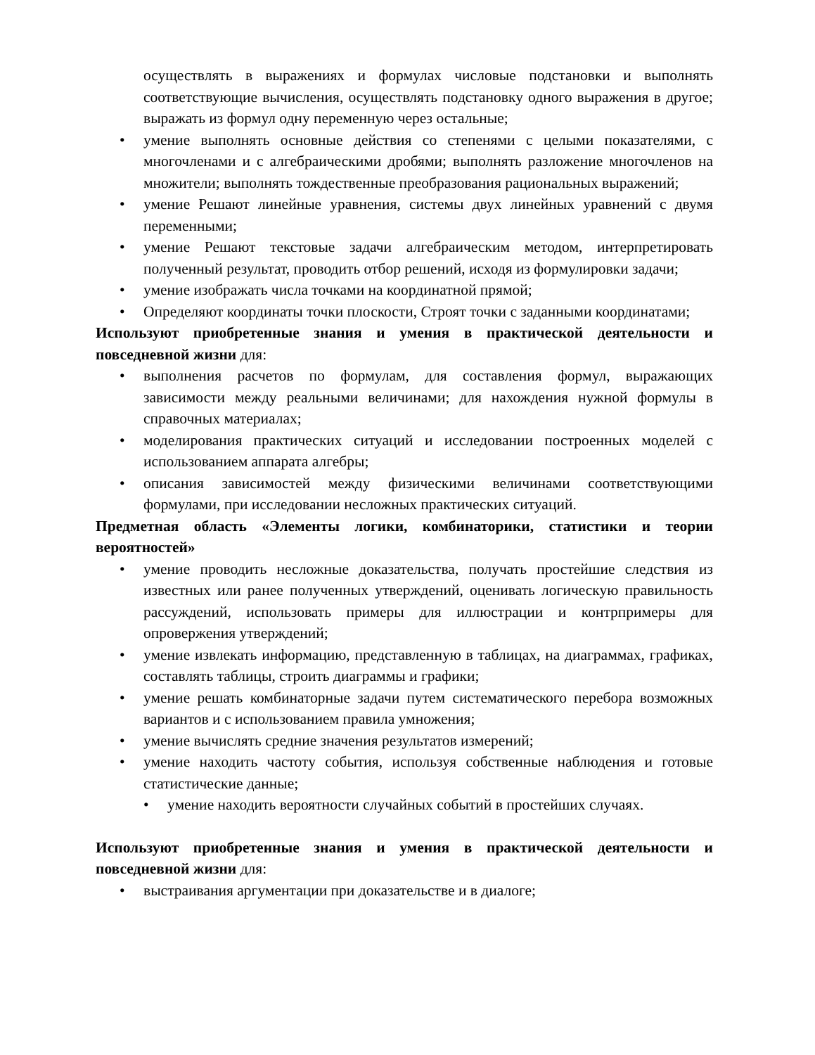осуществлять в выражениях и формулах числовые подстановки и выполнять соответствующие вычисления, осуществлять подстановку одного выражения в другое; выражать из формул одну переменную через остальные;
• умение выполнять основные действия со степенями с целыми показателями, с многочленами и с алгебраическими дробями; выполнять разложение многочленов на множители; выполнять тождественные преобразования рациональных выражений;
• умение Решают линейные уравнения, системы двух линейных уравнений с двумя переменными;
• умение Решают текстовые задачи алгебраическим методом, интерпретировать полученный результат, проводить отбор решений, исходя из формулировки задачи;
• умение изображать числа точками на координатной прямой;
• Определяют координаты точки плоскости, Строят точки с заданными координатами;
Используют приобретенные знания и умения в практической деятельности и повседневной жизни для:
• выполнения расчетов по формулам, для составления формул, выражающих зависимости между реальными величинами; для нахождения нужной формулы в справочных материалах;
• моделирования практических ситуаций и исследовании построенных моделей с использованием аппарата алгебры;
• описания зависимостей между физическими величинами соответствующими формулами, при исследовании несложных практических ситуаций.
Предметная область «Элементы логики, комбинаторики, статистики и теории вероятностей»
• умение проводить несложные доказательства, получать простейшие следствия из известных или ранее полученных утверждений, оценивать логическую правильность рассуждений, использовать примеры для иллюстрации и контрпримеры для опровержения утверждений;
• умение извлекать информацию, представленную в таблицах, на диаграммах, графиках, составлять таблицы, строить диаграммы и графики;
• умение решать комбинаторные задачи путем систематического перебора возможных вариантов и с использованием правила умножения;
• умение вычислять средние значения результатов измерений;
• умение находить частоту события, используя собственные наблюдения и готовые статистические данные;
• умение находить вероятности случайных событий в простейших случаях.
Используют приобретенные знания и умения в практической деятельности и повседневной жизни для:
• выстраивания аргументации при доказательстве и в диалоге;